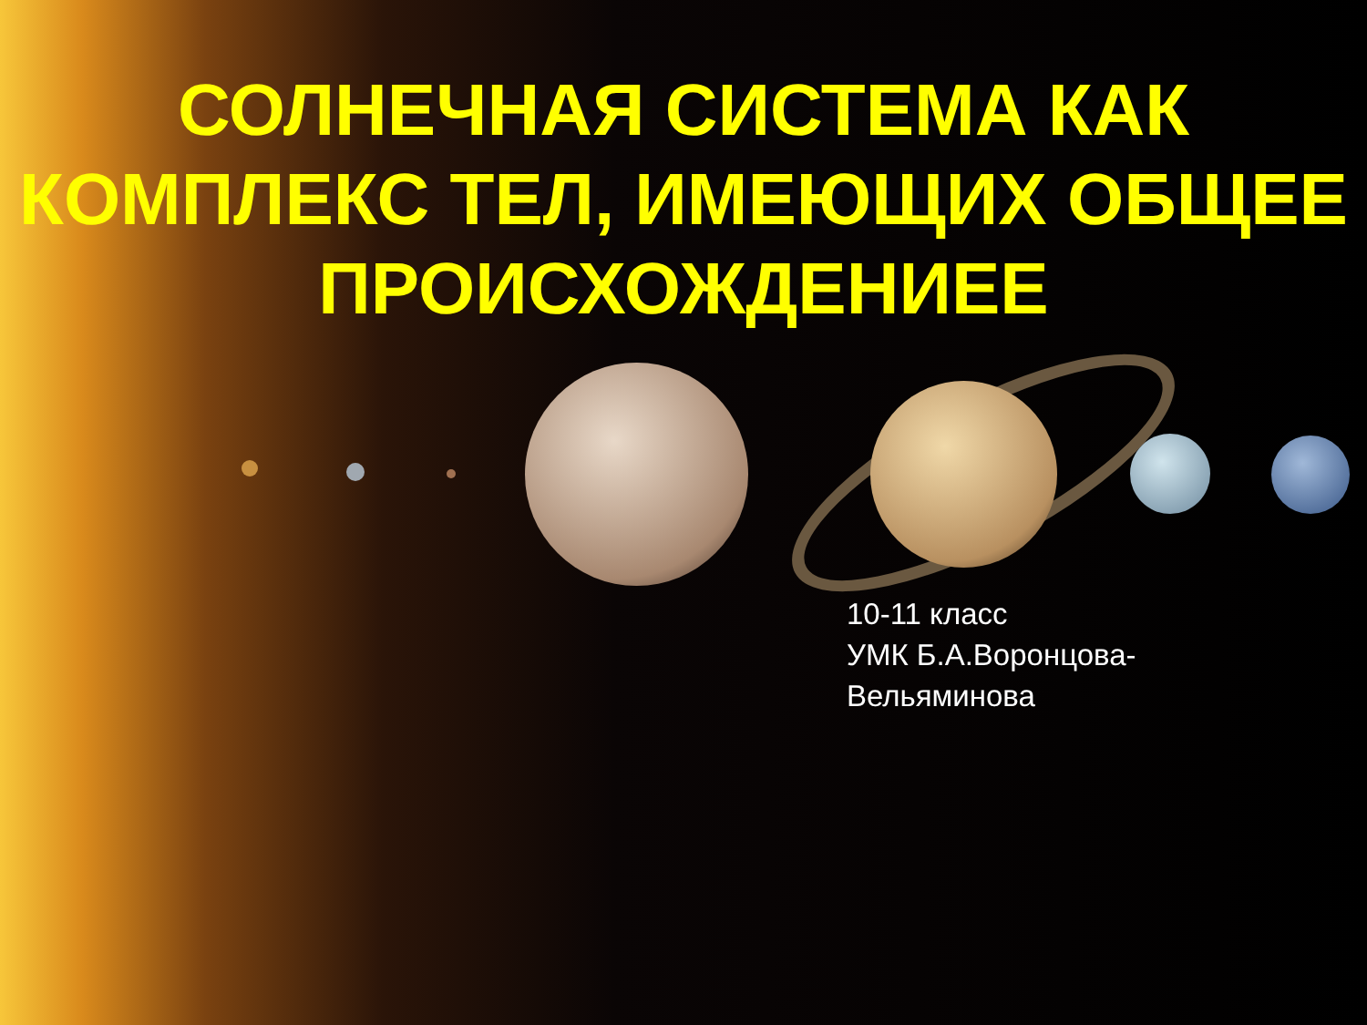СОЛНЕЧНАЯ СИСТЕМА КАК КОМПЛЕКС ТЕЛ, ИМЕЮЩИХ ОБЩЕЕ ПРОИСХОЖДЕНИЕЕ
10-11 класс
УМК Б.А.Воронцова-
Вельяминова